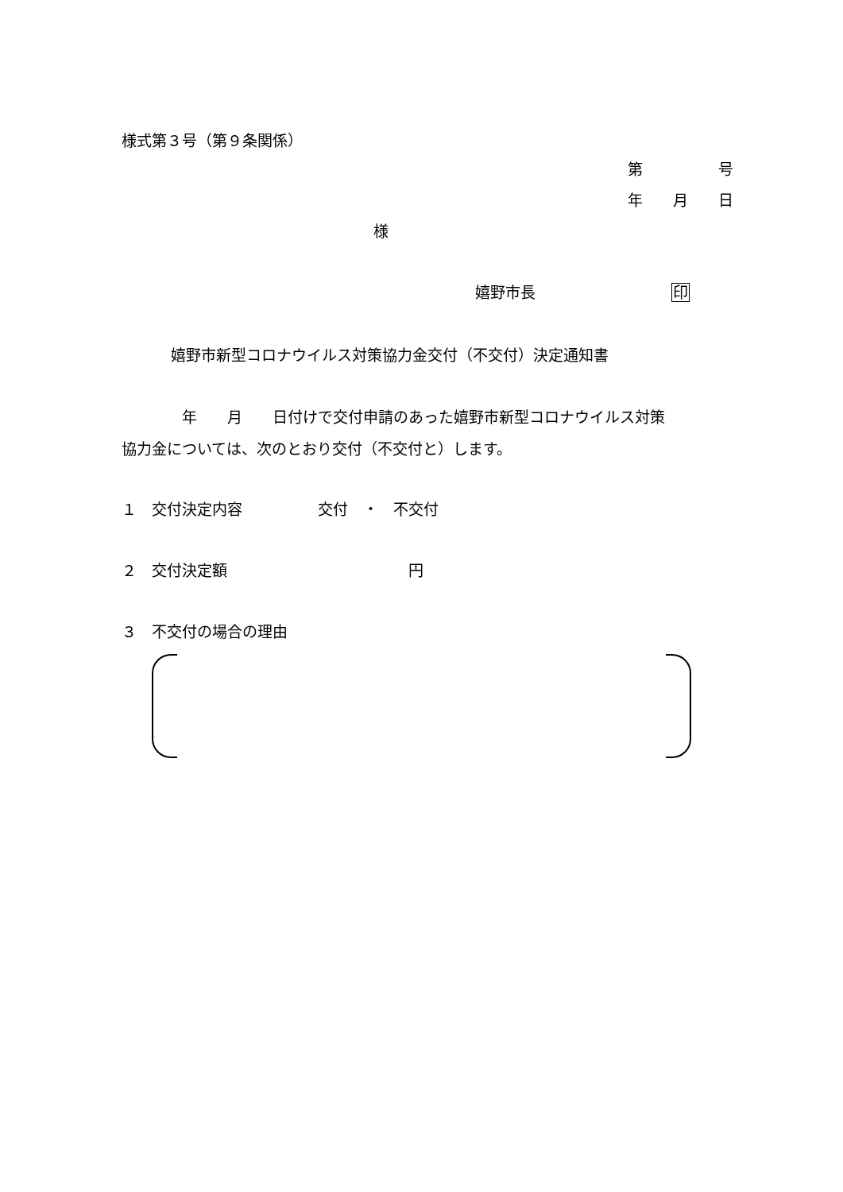様式第３号（第９条関係）
第　　　　　号
年　　月　　日
様
嬉野市長　　　　　　　　　印
嬉野市新型コロナウイルス対策協力金交付（不交付）決定通知書
　　　　年　　月　　日付けで交付申請のあった嬉野市新型コロナウイルス対策
協力金については、次のとおり交付（不交付と）します。
１　交付決定内容　　　　　交付　・　不交付
２　交付決定額　　　　　　　　　　　　円
３　不交付の場合の理由